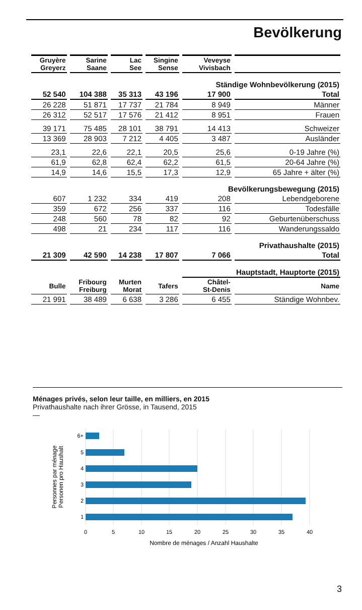Bevölkerung
| Gruyère Greyerz | Sarine Saane | Lac See | Singine Sense | Veveyse Vivisbach | |
| --- | --- | --- | --- | --- | --- |
| | | | | Ständige Wohnbevölkerung (2015) | |
| 52 540 | 104 388 | 35 313 | 43 196 | 17 900 | Total |
| 26 228 | 51 871 | 17 737 | 21 784 | 8 949 | Männer |
| 26 312 | 52 517 | 17 576 | 21 412 | 8 951 | Frauen |
| 39 171 | 75 485 | 28 101 | 38 791 | 14 413 | Schweizer |
| 13 369 | 28 903 | 7 212 | 4 405 | 3 487 | Ausländer |
| 23,1 | 22,6 | 22,1 | 20,5 | 25,6 | 0-19 Jahre (%) |
| 61,9 | 62,8 | 62,4 | 62,2 | 61,5 | 20-64 Jahre (%) |
| 14,9 | 14,6 | 15,5 | 17,3 | 12,9 | 65 Jahre + älter (%) |
| | | | | Bevölkerungsbewegung (2015) | |
| 607 | 1 232 | 334 | 419 | 208 | Lebendgeborene |
| 359 | 672 | 256 | 337 | 116 | Todesfälle |
| 248 | 560 | 78 | 82 | 92 | Geburtenüberschuss |
| 498 | 21 | 234 | 117 | 116 | Wanderungssaldo |
| | | | | Privathaushalte (2015) | |
| 21 309 | 42 590 | 14 238 | 17 807 | 7 066 | Total |
| | | | | Hauptstadt, Hauptorte (2015) | |
| Bulle | Fribourg Freiburg | Murten Morat | Tafers | Châtel- St-Denis | Name |
| 21 991 | 38 489 | 6 638 | 3 286 | 6 455 | Ständige Wohnbev. |
Ménages privés, selon leur taille, en milliers, en 2015
Privathaushalte nach ihrer Grösse, in Tausend, 2015
—
6+
5
4
3
2
1
0
5
10
15
20
25
30
35
40
Nombre de ménages / Anzahl Haushalte
Personnes par ménage
Personen pro Haushalt
3